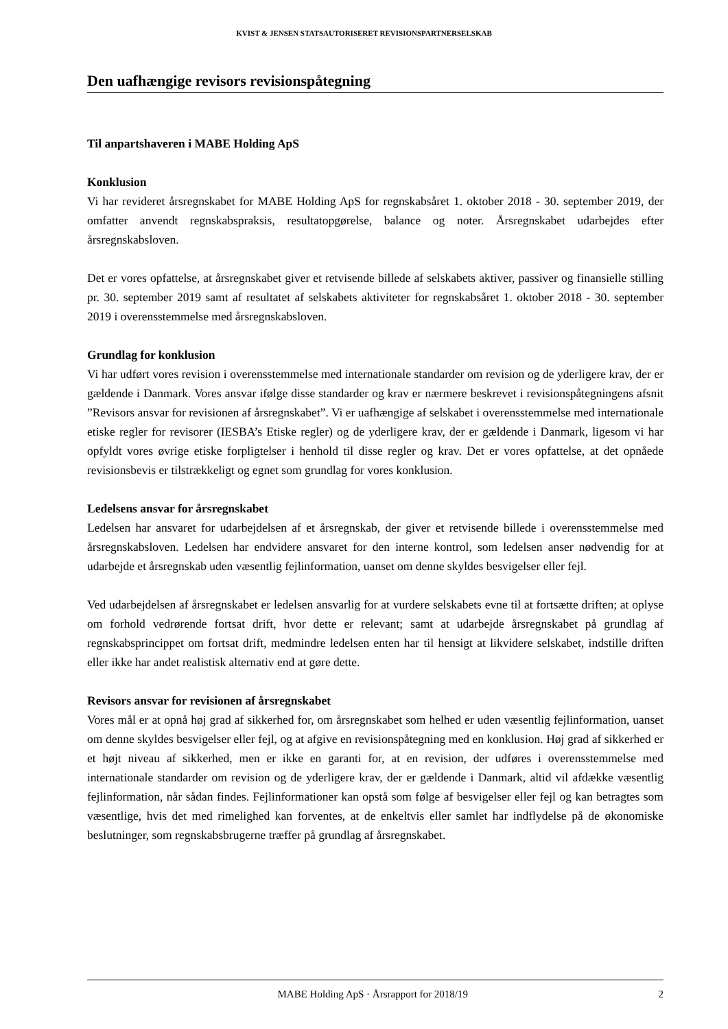KVIST & JENSEN STATSAUTORISERET REVISIONSPARTNERSELSKAB
Den uafhængige revisors revisionspåtegning
Til anpartshaveren i MABE Holding ApS
Konklusion
Vi har revideret årsregnskabet for MABE Holding ApS for regnskabsåret 1. oktober 2018 - 30. september 2019, der omfatter anvendt regnskabspraksis, resultatopgørelse, balance og noter. Årsregnskabet udarbejdes efter årsregnskabsloven.
Det er vores opfattelse, at årsregnskabet giver et retvisende billede af selskabets aktiver, passiver og finansielle stilling pr. 30. september 2019 samt af resultatet af selskabets aktiviteter for regnskabsåret 1. oktober 2018 - 30. september 2019 i overensstemmelse med årsregnskabsloven.
Grundlag for konklusion
Vi har udført vores revision i overensstemmelse med internationale standarder om revision og de yderligere krav, der er gældende i Danmark. Vores ansvar ifølge disse standarder og krav er nærmere beskrevet i revisionspåtegningens afsnit ”Revisors ansvar for revisionen af årsregnskabet”. Vi er uafhængige af selskabet i overensstemmelse med internationale etiske regler for revisorer (IESBA’s Etiske regler) og de yderligere krav, der er gældende i Danmark, ligesom vi har opfyldt vores øvrige etiske forpligtelser i henhold til disse regler og krav. Det er vores opfattelse, at det opnåede revisionsbevis er tilstrækkeligt og egnet som grundlag for vores konklusion.
Ledelsens ansvar for årsregnskabet
Ledelsen har ansvaret for udarbejdelsen af et årsregnskab, der giver et retvisende billede i overensstemmelse med årsregnskabsloven. Ledelsen har endvidere ansvaret for den interne kontrol, som ledelsen anser nødvendig for at udarbejde et årsregnskab uden væsentlig fejlinformation, uanset om denne skyldes besvigelser eller fejl.
Ved udarbejdelsen af årsregnskabet er ledelsen ansvarlig for at vurdere selskabets evne til at fortsætte driften; at oplyse om forhold vedrørende fortsat drift, hvor dette er relevant; samt at udarbejde årsregnskabet på grundlag af regnskabsprincippet om fortsat drift, medmindre ledelsen enten har til hensigt at likvidere selskabet, indstille driften eller ikke har andet realistisk alternativ end at gøre dette.
Revisors ansvar for revisionen af årsregnskabet
Vores mål er at opnå høj grad af sikkerhed for, om årsregnskabet som helhed er uden væsentlig fejlinformation, uanset om denne skyldes besvigelser eller fejl, og at afgive en revisionspåtegning med en konklusion. Høj grad af sikkerhed er et højt niveau af sikkerhed, men er ikke en garanti for, at en revision, der udføres i overensstemmelse med internationale standarder om revision og de yderligere krav, der er gældende i Danmark, altid vil afdække væsentlig fejlinformation, når sådan findes. Fejlinformationer kan opstå som følge af besvigelser eller fejl og kan betragtes som væsentlige, hvis det med rimelighed kan forventes, at de enkeltvis eller samlet har indflydelse på de økonomiske beslutninger, som regnskabsbrugerne træffer på grundlag af årsregnskabet.
MABE Holding ApS · Årsrapport for 2018/19 2